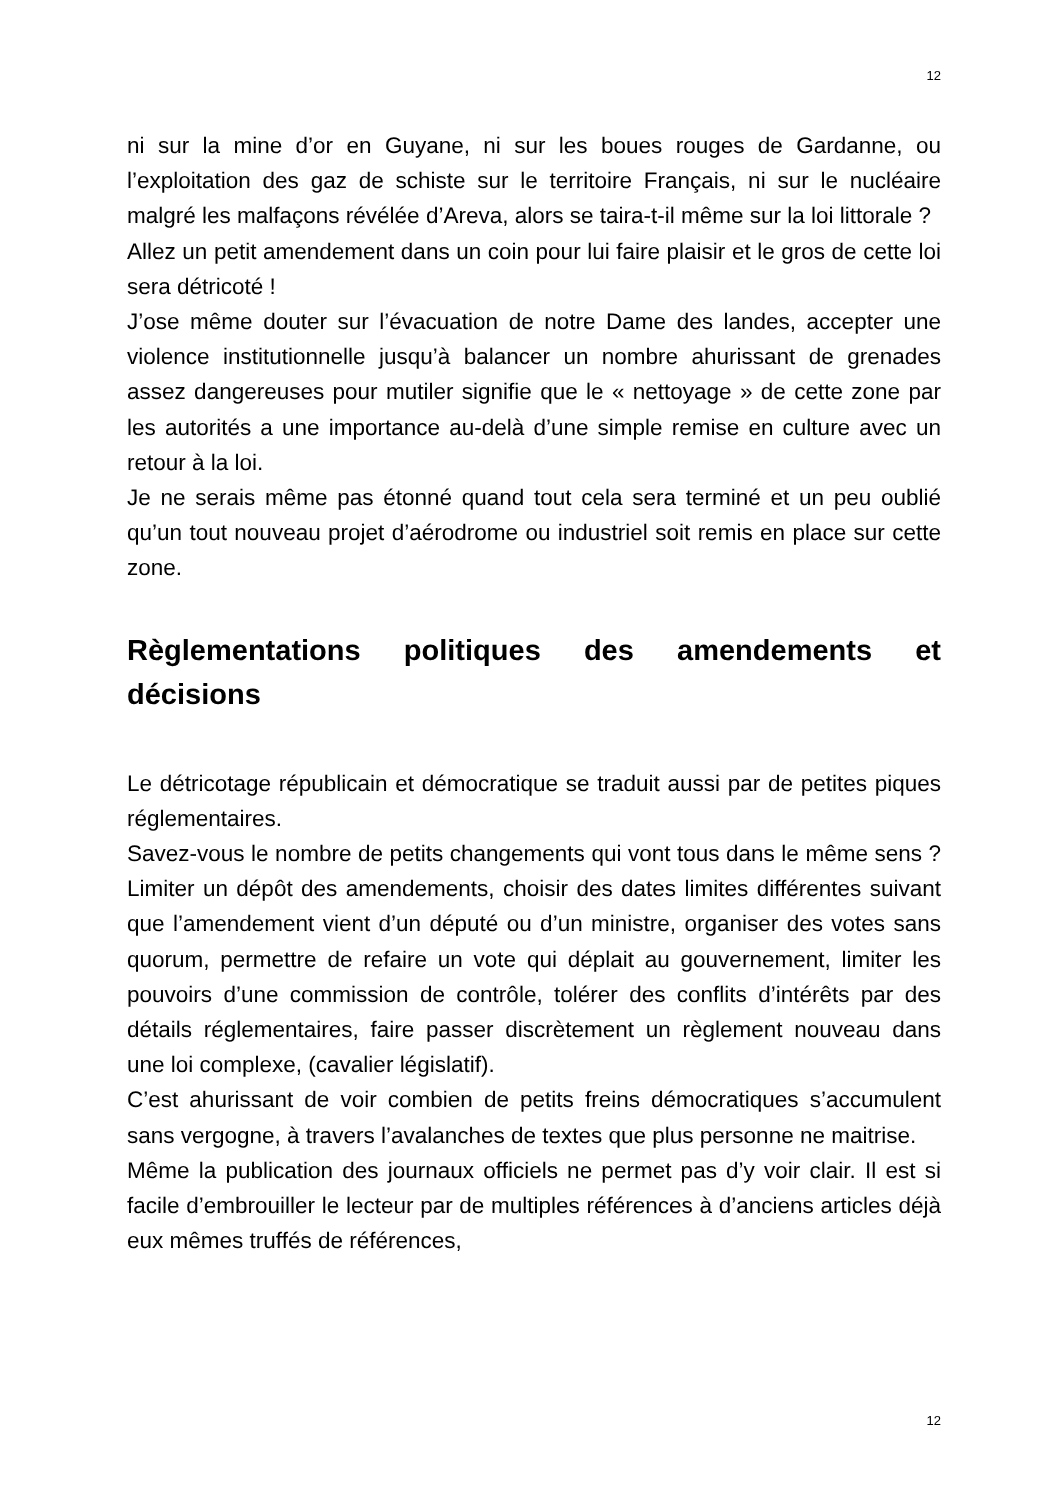12
ni sur la mine d’or en Guyane, ni sur les boues rouges de Gardanne, ou l’exploitation des gaz de schiste sur le territoire Français, ni sur le nucléaire malgré les malfaçons révélée d’Areva, alors se taira-t-il même sur la loi littorale ?
Allez un petit amendement dans un coin pour lui faire plaisir et le gros de cette loi sera détricoté !
J’ose même douter sur l’évacuation de notre Dame des landes, accepter une violence institutionnelle jusqu’à balancer un nombre ahurissant de grenades assez dangereuses pour mutiler signifie que le « nettoyage » de cette zone par les autorités a une importance au-delà d’une simple remise en culture avec un retour à la loi.
Je ne serais même pas étonné quand tout cela sera terminé et un peu oublié qu’un tout nouveau projet d’aérodrome ou industriel soit remis en place sur cette zone.
Règlementations politiques des amendements et décisions
Le détricotage républicain et démocratique se traduit aussi par de petites piques réglementaires.
Savez-vous le nombre de petits changements qui vont tous dans le même sens ? Limiter un dépôt des amendements, choisir des dates limites différentes suivant que l’amendement vient d’un député ou d’un ministre, organiser des votes sans quorum, permettre de refaire un vote qui déplait au gouvernement, limiter les pouvoirs d’une commission de contrôle, tolérer des conflits d’intérêts par des détails réglementaires, faire passer discrètement un règlement nouveau dans une loi complexe, (cavalier législatif).
C’est ahurissant de voir combien de petits freins démocratiques s’accumulent sans vergogne, à travers l’avalanches de textes que plus personne ne maitrise.
Même la publication des journaux officiels ne permet pas d’y voir clair. Il est si facile d’embrouiller le lecteur par de multiples références à d’anciens articles déjà eux mêmes truffés de références,
12